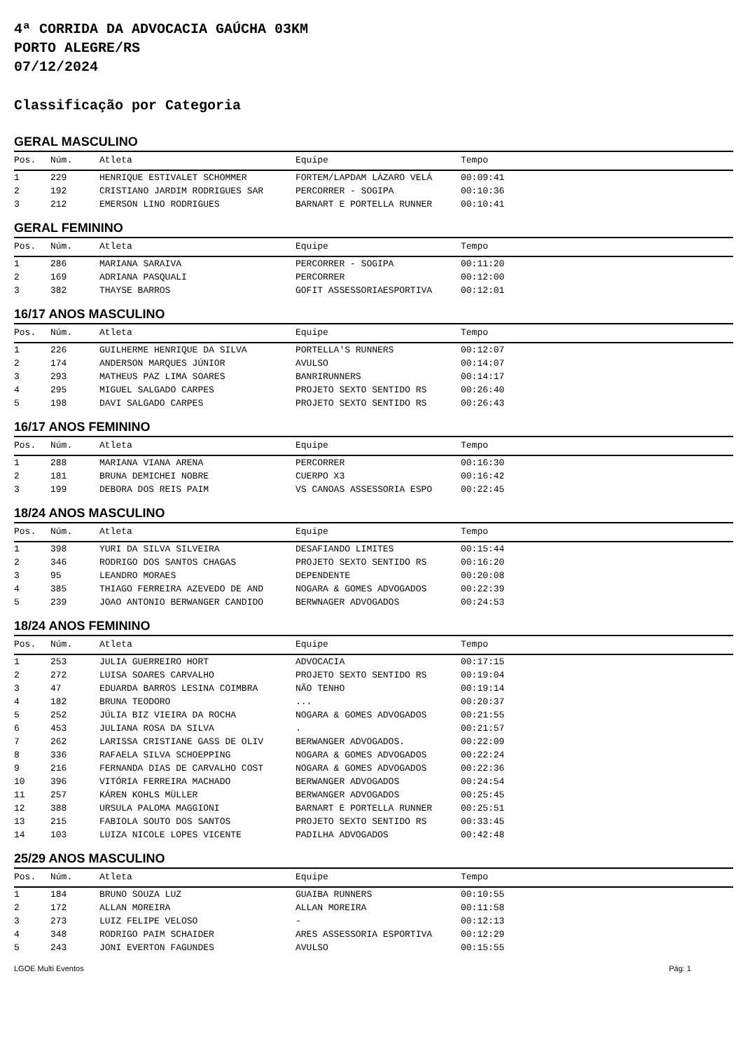4ª CORRIDA DA ADVOCACIA GAÚCHA 03KM
PORTO ALEGRE/RS
07/12/2024
Classificação por Categoria
GERAL MASCULINO
| Pos. | Núm. | Atleta | Equipe | Tempo |
| --- | --- | --- | --- | --- |
| 1 | 229 | HENRIQUE ESTIVALET SCHOMMER | FORTEM/LAPDAM LÁZARO VELÁ | 00:09:41 |
| 2 | 192 | CRISTIANO JARDIM RODRIGUES SAR | PERCORRER - SOGIPA | 00:10:36 |
| 3 | 212 | EMERSON LINO RODRIGUES | BARNART E PORTELLA RUNNER | 00:10:41 |
GERAL FEMININO
| Pos. | Núm. | Atleta | Equipe | Tempo |
| --- | --- | --- | --- | --- |
| 1 | 286 | MARIANA SARAIVA | PERCORRER - SOGIPA | 00:11:20 |
| 2 | 169 | ADRIANA PASQUALI | PERCORRER | 00:12:00 |
| 3 | 382 | THAYSE BARROS | GOFIT ASSESSORIAESPORTIVA | 00:12:01 |
16/17 ANOS MASCULINO
| Pos. | Núm. | Atleta | Equipe | Tempo |
| --- | --- | --- | --- | --- |
| 1 | 226 | GUILHERME HENRIQUE DA SILVA | PORTELLA'S RUNNERS | 00:12:07 |
| 2 | 174 | ANDERSON MARQUES JÚNIOR | AVULSO | 00:14:07 |
| 3 | 293 | MATHEUS PAZ LIMA SOARES | BANRIRUNNERS | 00:14:17 |
| 4 | 295 | MIGUEL SALGADO CARPES | PROJETO SEXTO SENTIDO RS | 00:26:40 |
| 5 | 198 | DAVI SALGADO CARPES | PROJETO SEXTO SENTIDO RS | 00:26:43 |
16/17 ANOS FEMININO
| Pos. | Núm. | Atleta | Equipe | Tempo |
| --- | --- | --- | --- | --- |
| 1 | 288 | MARIANA VIANA ARENA | PERCORRER | 00:16:30 |
| 2 | 181 | BRUNA DEMICHEI NOBRE | CUERPO X3 | 00:16:42 |
| 3 | 199 | DEBORA DOS REIS PAIM | VS CANOAS ASSESSORIA ESPO | 00:22:45 |
18/24 ANOS MASCULINO
| Pos. | Núm. | Atleta | Equipe | Tempo |
| --- | --- | --- | --- | --- |
| 1 | 398 | YURI DA SILVA SILVEIRA | DESAFIANDO LIMITES | 00:15:44 |
| 2 | 346 | RODRIGO DOS SANTOS CHAGAS | PROJETO SEXTO SENTIDO RS | 00:16:20 |
| 3 | 95 | LEANDRO MORAES | DEPENDENTE | 00:20:08 |
| 4 | 385 | THIAGO FERREIRA AZEVEDO DE AND | NOGARA & GOMES ADVOGADOS | 00:22:39 |
| 5 | 239 | JOAO ANTONIO BERWANGER CANDIDO | BERWNAGER ADVOGADOS | 00:24:53 |
18/24 ANOS FEMININO
| Pos. | Núm. | Atleta | Equipe | Tempo |
| --- | --- | --- | --- | --- |
| 1 | 253 | JULIA GUERREIRO HORT | ADVOCACIA | 00:17:15 |
| 2 | 272 | LUISA SOARES CARVALHO | PROJETO SEXTO SENTIDO RS | 00:19:04 |
| 3 | 47 | EDUARDA BARROS LESINA COIMBRA | NÃO TENHO | 00:19:14 |
| 4 | 182 | BRUNA TEODORO | ... | 00:20:37 |
| 5 | 252 | JÚLIA BIZ VIEIRA DA ROCHA | NOGARA & GOMES ADVOGADOS | 00:21:55 |
| 6 | 453 | JULIANA ROSA DA SILVA | . | 00:21:57 |
| 7 | 262 | LARISSA CRISTIANE GASS DE OLIV | BERWANGER ADVOGADOS. | 00:22:09 |
| 8 | 336 | RAFAELA SILVA SCHOEPPING | NOGARA & GOMES ADVOGADOS | 00:22:24 |
| 9 | 216 | FERNANDA DIAS DE CARVALHO COST | NOGARA & GOMES ADVOGADOS | 00:22:36 |
| 10 | 396 | VITÓRIA FERREIRA MACHADO | BERWANGER ADVOGADOS | 00:24:54 |
| 11 | 257 | KÁREN KOHLS MÜLLER | BERWANGER ADVOGADOS | 00:25:45 |
| 12 | 388 | URSULA PALOMA MAGGIONI | BARNART E PORTELLA RUNNER | 00:25:51 |
| 13 | 215 | FABIOLA SOUTO DOS SANTOS | PROJETO SEXTO SENTIDO RS | 00:33:45 |
| 14 | 103 | LUIZA NICOLE LOPES VICENTE | PADILHA ADVOGADOS | 00:42:48 |
25/29 ANOS MASCULINO
| Pos. | Núm. | Atleta | Equipe | Tempo |
| --- | --- | --- | --- | --- |
| 1 | 184 | BRUNO SOUZA LUZ | GUAIBA RUNNERS | 00:10:55 |
| 2 | 172 | ALLAN MOREIRA | ALLAN MOREIRA | 00:11:58 |
| 3 | 273 | LUIZ FELIPE VELOSO | - | 00:12:13 |
| 4 | 348 | RODRIGO PAIM SCHAIDER | ARES ASSESSORIA ESPORTIVA | 00:12:29 |
| 5 | 243 | JONI EVERTON FAGUNDES | AVULSO | 00:15:55 |
LGOE Multi Eventos Pág: 1